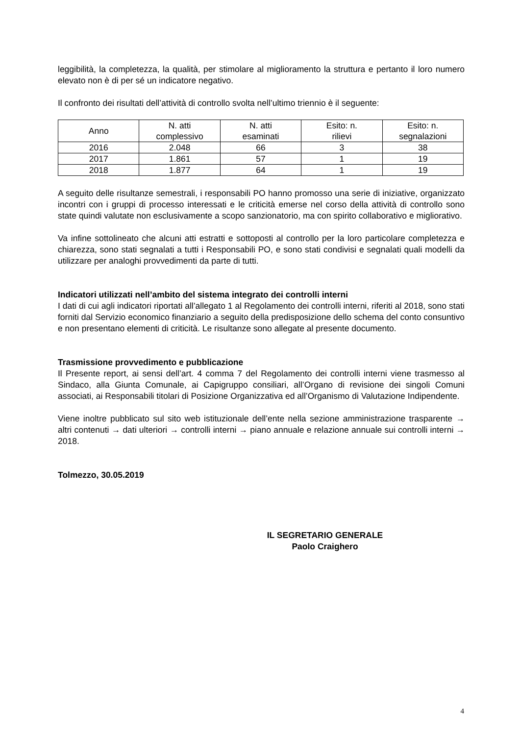leggibilità, la completezza, la qualità, per stimolare al miglioramento la struttura e pertanto il loro numero elevato non è di per sé un indicatore negativo.
Il confronto dei risultati dell’attività di controllo svolta nell’ultimo triennio è il seguente:
| Anno | N. atti complessivo | N. atti esaminati | Esito: n. rilievi | Esito: n. segnalazioni |
| 2016 | 2.048 | 66 | 3 | 38 |
| 2017 | 1.861 | 57 | 1 | 19 |
| 2018 | 1.877 | 64 | 1 | 19 |
A seguito delle risultanze semestrali, i responsabili PO hanno promosso una serie di iniziative, organizzato incontri con i gruppi di processo interessati e le criticità emerse nel corso della attività di controllo sono state quindi valutate non esclusivamente a scopo sanzionatorio, ma con spirito collaborativo e migliorativo.
Va infine sottolineato che alcuni atti estratti e sottoposti al controllo per la loro particolare completezza e chiarezza, sono stati segnalati a tutti i Responsabili PO, e sono stati condivisi e segnalati quali modelli da utilizzare per analoghi provvedimenti da parte di tutti.
Indicatori utilizzati nell’ambito del sistema integrato dei controlli interni
I dati di cui agli indicatori riportati all’allegato 1 al Regolamento dei controlli interni, riferiti al 2018, sono stati forniti dal Servizio economico finanziario a seguito della predisposizione dello schema del conto consuntivo e non presentano elementi di criticità. Le risultanze sono allegate al presente documento.
Trasmissione provvedimento e pubblicazione
Il Presente report, ai sensi dell’art. 4 comma 7 del Regolamento dei controlli interni viene trasmesso al Sindaco, alla Giunta Comunale, ai Capigruppo consiliari, all’Organo di revisione dei singoli Comuni associati, ai Responsabili titolari di Posizione Organizzativa ed all’Organismo di Valutazione Indipendente.
Viene inoltre pubblicato sul sito web istituzionale dell’ente nella sezione amministrazione trasparente → altri contenuti → dati ulteriori → controlli interni → piano annuale e relazione annuale sui controlli interni → 2018.
Tolmezzo, 30.05.2019
IL SEGRETARIO GENERALE
Paolo Craighero
4